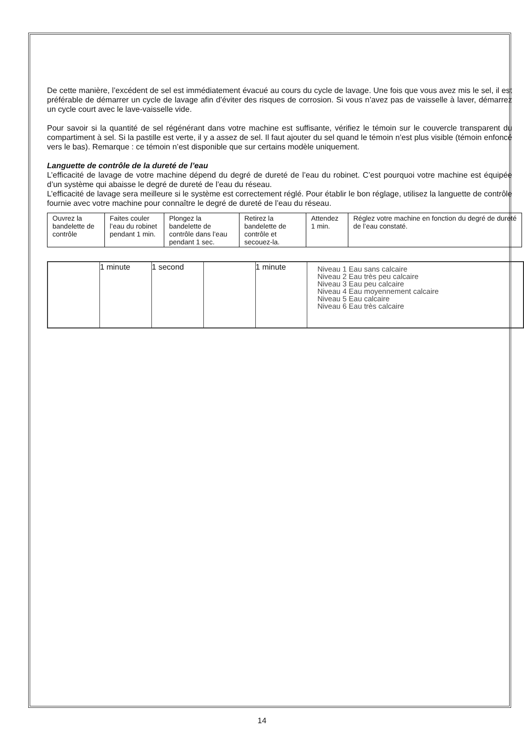De cette manière, l’excédent de sel est immédiatement évacué au cours du cycle de lavage. Une fois que vous avez mis le sel, il est préférable de démarrer un cycle de lavage afin d’éviter des risques de corrosion. Si vous n’avez pas de vaisselle à laver, démarrez un cycle court avec le lave-vaisselle vide.
Pour savoir si la quantité de sel régénérant dans votre machine est suffisante, vérifiez le témoin sur le couvercle transparent du compartiment à sel. Si la pastille est verte, il y a assez de sel. Il faut ajouter du sel quand le témoin n’est plus visible (témoin enfoncé vers le bas). Remarque : ce témoin n’est disponible que sur certains modèle uniquement.
Languette de contrôle de la dureté de l’eau
L’efficacité de lavage de votre machine dépend du degré de dureté de l’eau du robinet. C’est pourquoi votre machine est équipée d’un système qui abaisse le degré de dureté de l’eau du réseau.
L’efficacité de lavage sera meilleure si le système est correctement réglé. Pour établir le bon réglage, utilisez la languette de contrôle fournie avec votre machine pour connaître le degré de dureté de l’eau du réseau.
| Ouvrez la bandelette de contrôle | Faites couler l’eau du robinet pendant 1 min. | Plongez la bandelette de contrôle dans l’eau pendant 1 sec. | Retirez la bandelette de contrôle et secouez-la. | Attendez 1 min. | Réglez votre machine en fonction du degré de dureté de l’eau constaté. |
1 minute 1 second 1 minute
Niveau 1 Eau sans calcaire
Niveau 2 Eau très peu calcaire
Niveau 3 Eau peu calcaire
Niveau 4 Eau moyennement calcaire
Niveau 5 Eau calcaire
Niveau 6 Eau très calcaire
14